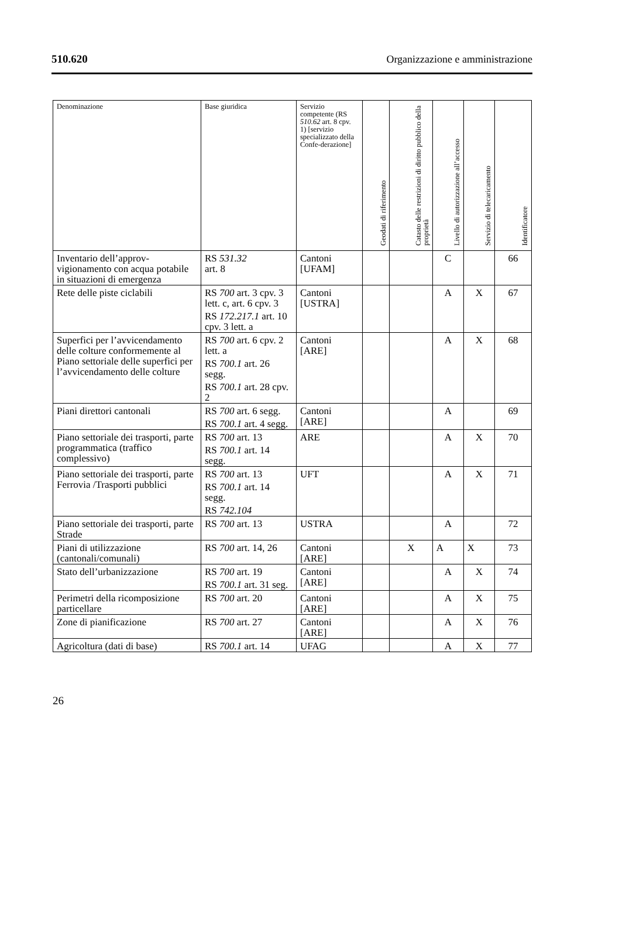510.620 Organizzazione e amministrazione
| Denominazione | Base giuridica | Servizio competente (RS 510.62 art. 8 cpv. 1) [servizio specializzato della Confe-derazione] | Geodati di riferimento | Catasto delle restrizioni di diritto pubblico della proprietà | Livello di autorizzazione all’accesso | Servizio di telecaricamento | Identificatore |
| --- | --- | --- | --- | --- | --- | --- | --- |
| Inventario dell’approv­vigionamento con acqua potabile in situazioni di emergenza | RS 531.32 art. 8 | Cantoni [UFAM] | | | C | | 66 |
| Rete delle piste ciclabili | RS 700 art. 3 cpv. 3 lett. c, art. 6 cpv. 3 RS 172.217.1 art. 10 cpv. 3 lett. a | Cantoni [USTRA] | | | A | X | 67 |
| Superfici per l’avvicen­damento delle colture conformemente al Piano settoriale delle superfici per l’avvicendamento delle colture | RS 700 art. 6 cpv. 2 lett. a RS 700.1 art. 26 segg. RS 700.1 art. 28 cpv. 2 | Cantoni [ARE] | | | A | X | 68 |
| Piani direttori cantonali | RS 700 art. 6 segg. RS 700.1 art. 4 segg. | Cantoni [ARE] | | | A | | 69 |
| Piano settoriale dei trasporti, parte program­matica (traffico complessivo) | RS 700 art. 13 RS 700.1 art. 14 segg. | ARE | | | A | X | 70 |
| Piano settoriale dei trasporti, parte Ferrovia /Trasporti pubblici | RS 700 art. 13 RS 700.1 art. 14 segg. RS 742.104 | UFT | | | A | X | 71 |
| Piano settoriale dei trasporti, parte Strade | RS 700 art. 13 | USTRA | | | A | | 72 |
| Piani di utilizzazione (cantonali/comunali) | RS 700 art. 14, 26 | Cantoni [ARE] | | X | A | X | 73 |
| Stato dell’urbanizzazione | RS 700 art. 19 RS 700.1 art. 31 seg. | Cantoni [ARE] | | | A | X | 74 |
| Perimetri della ricomposi­zione particellare | RS 700 art. 20 | Cantoni [ARE] | | | A | X | 75 |
| Zone di pianificazione | RS 700 art. 27 | Cantoni [ARE] | | | A | X | 76 |
| Agricoltura (dati di base) | RS 700.1 art. 14 | UFAG | | | A | X | 77 |
26